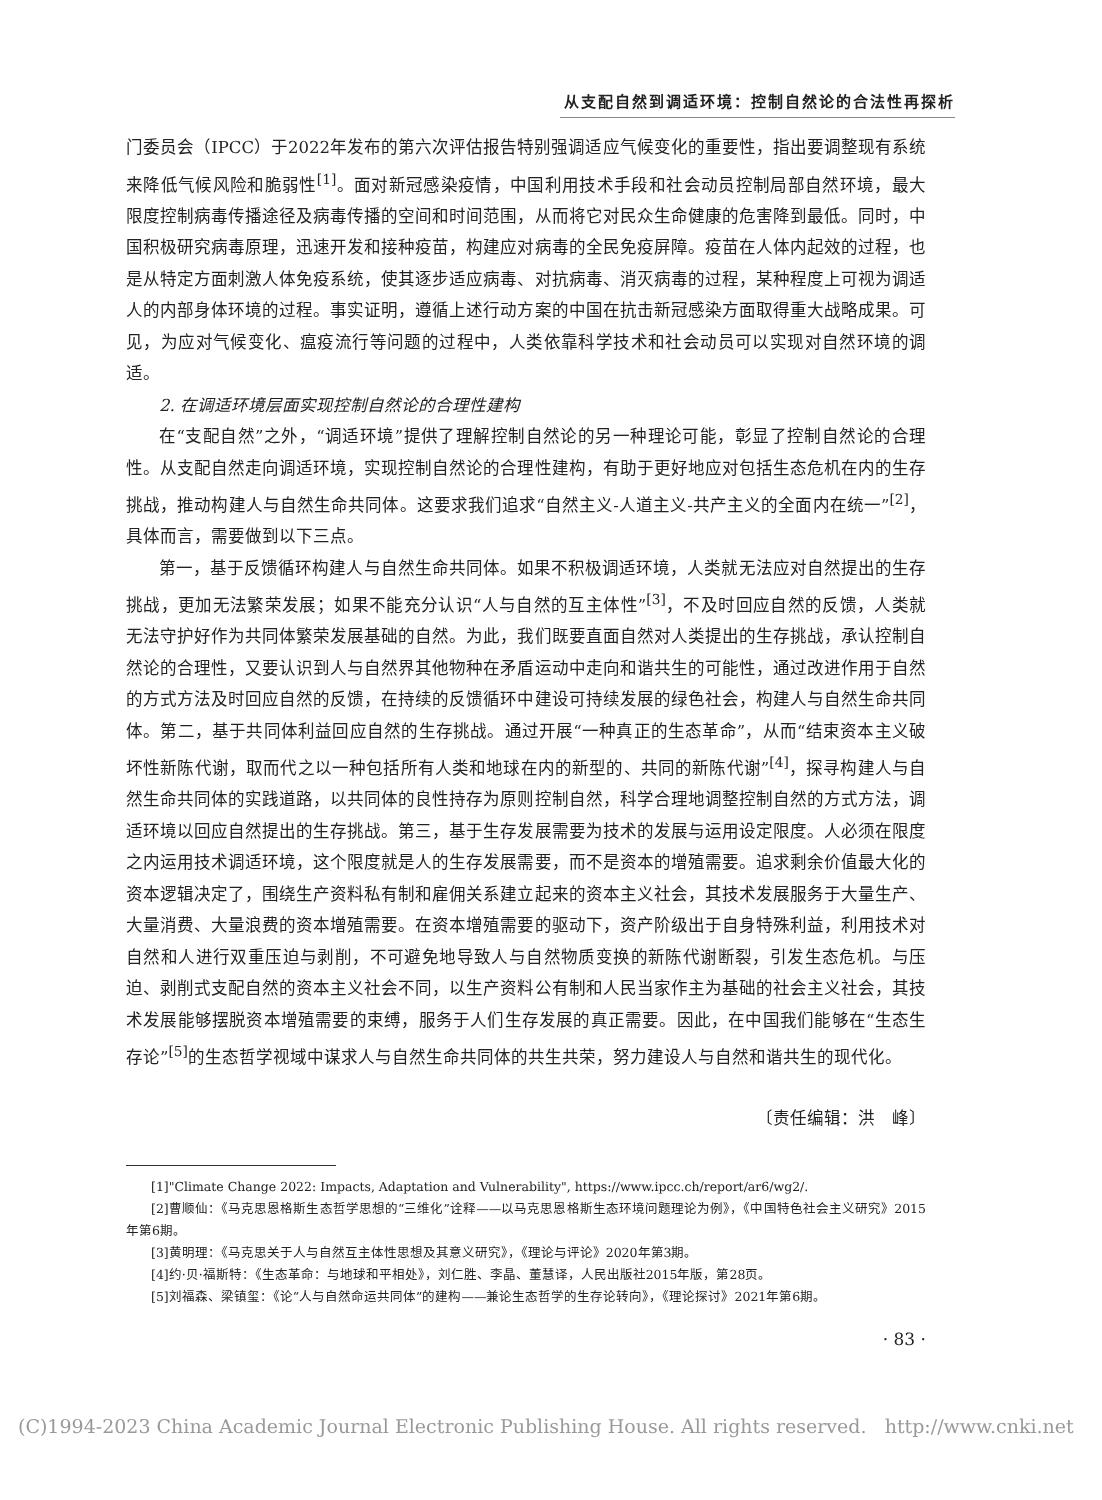从支配自然到调适环境：控制自然论的合法性再探析
门委员会（IPCC）于2022年发布的第六次评估报告特别强调适应气候变化的重要性，指出要调整现有系统来降低气候风险和脆弱性<sup>[1]</sup>。面对新冠感染疫情，中国利用技术手段和社会动员控制局部自然环境，最大限度控制病毒传播途径及病毒传播的空间和时间范围，从而将它对民众生命健康的危害降到最低。同时，中国积极研究病毒原理，迅速开发和接种疫苗，构建应对病毒的全民免疫屏障。疫苗在人体内起效的过程，也是从特定方面刺激人体免疫系统，使其逐步适应病毒、对抗病毒、消灭病毒的过程，某种程度上可视为调适人的内部身体环境的过程。事实证明，遵循上述行动方案的中国在抗击新冠感染方面取得重大战略成果。可见，为应对气候变化、瘟疫流行等问题的过程中，人类依靠科学技术和社会动员可以实现对自然环境的调适。
2. 在调适环境层面实现控制自然论的合理性建构
在“支配自然”之外，“调适环境”提供了理解控制自然论的另一种理论可能，彰显了控制自然论的合理性。从支配自然走向调适环境，实现控制自然论的合理性建构，有助于更好地应对包括生态危机在内的生存挑战，推动构建人与自然生命共同体。这要求我们追求“自然主义-人道主义-共产主义的全面内在统一”<sup>[2]</sup>，具体而言，需要做到以下三点。
第一，基于反馈循环构建人与自然生命共同体。如果不积极调适环境，人类就无法应对自然提出的生存挑战，更加无法繁荣发展；如果不能充分认识“人与自然的互主体性”<sup>[3]</sup>，不及时回应自然的反馈，人类就无法守护好作为共同体繁荣发展基础的自然。为此，我们既要直面自然对人类提出的生存挑战，承认控制自然论的合理性，又要认识到人与自然界其他物种在矛盾运动中走向和谐共生的可能性，通过改进作用于自然的方式方法及时回应自然的反馈，在持续的反馈循环中建设可持续发展的绿色社会，构建人与自然生命共同体。第二，基于共同体利益回应自然的生存挑战。通过开展“一种真正的生态革命”，从而“结束资本主义破坏性新陈代谢，取而代之以一种包括所有人类和地球在内的新型的、共同的新陈代谢”<sup>[4]</sup>，探寻构建人与自然生命共同体的实践道路，以共同体的良性持存为原则控制自然，科学合理地调整控制自然的方式方法，调适环境以回应自然提出的生存挑战。第三，基于生存发展需要为技术的发展与运用设定限度。人必须在限度之内运用技术调适环境，这个限度就是人的生存发展需要，而不是资本的增殖需要。追求剩余价值最大化的资本逻辑决定了，围绕生产资料私有制和雇佣关系建立起来的资本主义社会，其技术发展服务于大量生产、大量消费、大量浪费的资本增殖需要。在资本增殖需要的驱动下，资产阶级出于自身特殊利益，利用技术对自然和人进行双重压迫与剥削，不可避免地导致人与自然物质变换的新陈代谢断裂，引发生态危机。与压迫、剥削式支配自然的资本主义社会不同，以生产资料公有制和人民当家作主为基础的社会主义社会，其技术发展能够摆脱资本增殖需要的束缚，服务于人们生存发展的真正需要。因此，在中国我们能够在“生态生存论”<sup>[5]</sup>的生态哲学视域中谋求人与自然生命共同体的共生共荣，努力建设人与自然和谐共生的现代化。
〔责任编辑：洪　峰〕
[1]"Climate Change 2022: Impacts, Adaptation and Vulnerability", https://www.ipcc.ch/report/ar6/wg2/.
[2]曹顺仙：《马克思恩格斯生态哲学思想的“三维化”诠释——以马克思恩格斯生态环境问题理论为例》，《中国特色社会主义研究》2015年第6期。
[3]黄明理：《马克思关于人与自然互主体性思想及其意义研究》，《理论与评论》2020年第3期。
[4]约·贝·福斯特：《生态革命：与地球和平相处》，刘仁胜、李晶、董慧译，人民出版社2015年版，第28页。
[5]刘福森、梁镇玺：《论“人与自然命运共同体”的建构——兼论生态哲学的生存论转向》，《理论探讨》2021年第6期。
· 83 ·
(C)1994-2023 China Academic Journal Electronic Publishing House. All rights reserved. http://www.cnki.net